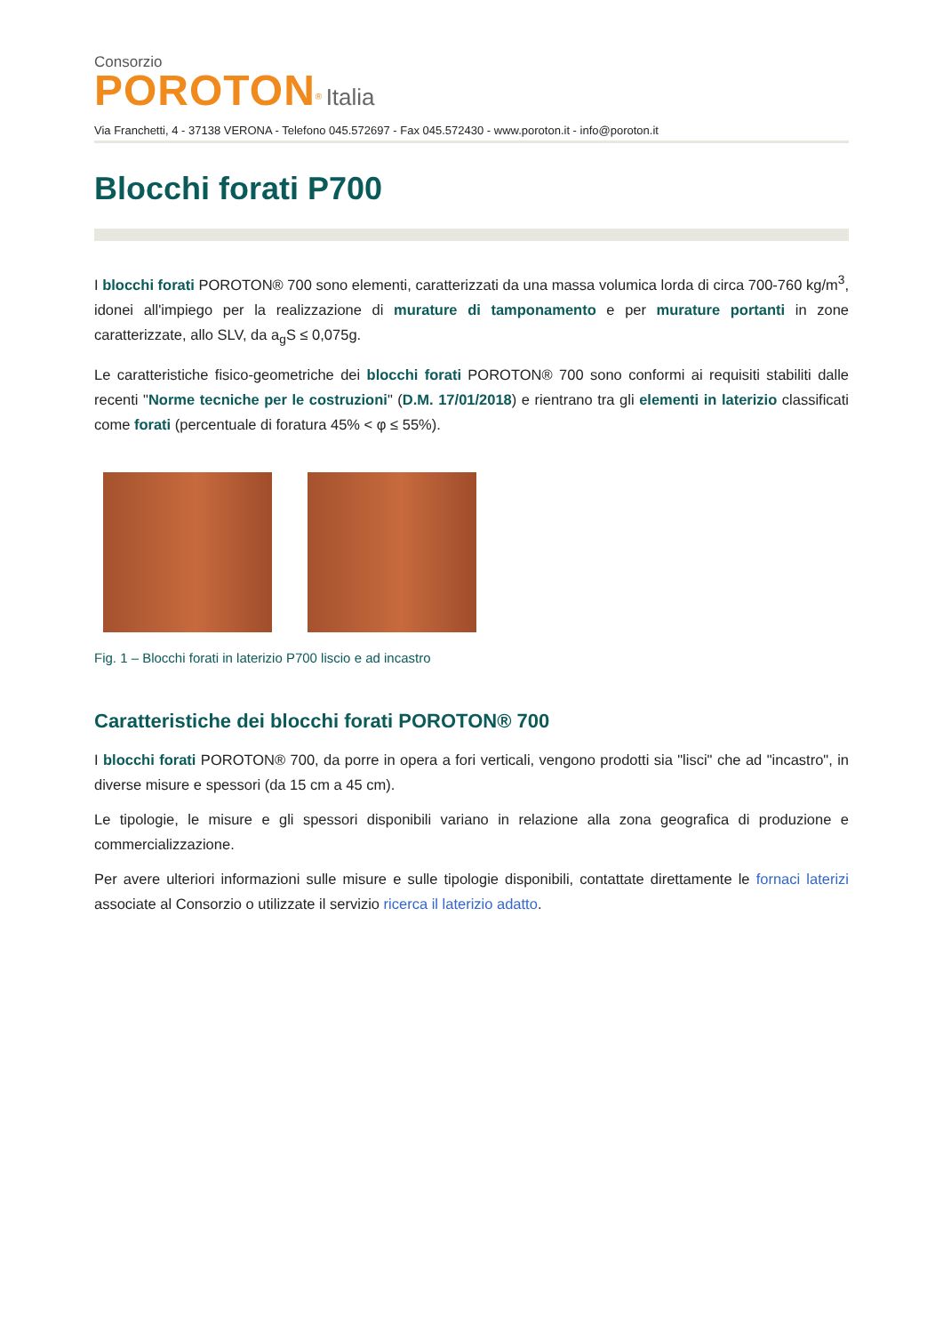Consorzio
POROTON<sup>®</sup> Italia
Via Franchetti, 4 - 37138 VERONA - Telefono 045.572697 - Fax 045.572430 - www.poroton.it - info@poroton.it
Blocchi forati P700
I blocchi forati POROTON® 700 sono elementi, caratterizzati da una massa volumica lorda di circa 700-760 kg/m<sup>3</sup>, idonei all'impiego per la realizzazione di murature di tamponamento e per murature portanti in zone caratterizzate, allo SLV, da a<sub>g</sub>S ≤ 0,075g.
Le caratteristiche fisico-geometriche dei blocchi forati POROTON® 700 sono conformi ai requisiti stabiliti dalle recenti "Norme tecniche per le costruzioni" (D.M. 17/01/2018) e rientrano tra gli elementi in laterizio classificati come forati (percentuale di foratura 45% < φ ≤ 55%).
Fig. 1 – Blocchi forati in laterizio P700 liscio e ad incastro
Caratteristiche dei blocchi forati POROTON® 700
I blocchi forati POROTON® 700, da porre in opera a fori verticali, vengono prodotti sia "lisci" che ad "incastro", in diverse misure e spessori (da 15 cm a 45 cm).
Le tipologie, le misure e gli spessori disponibili variano in relazione alla zona geografica di produzione e commercializzazione.
Per avere ulteriori informazioni sulle misure e sulle tipologie disponibili, contattate direttamente le fornaci laterizi associate al Consorzio o utilizzate il servizio ricerca il laterizio adatto.